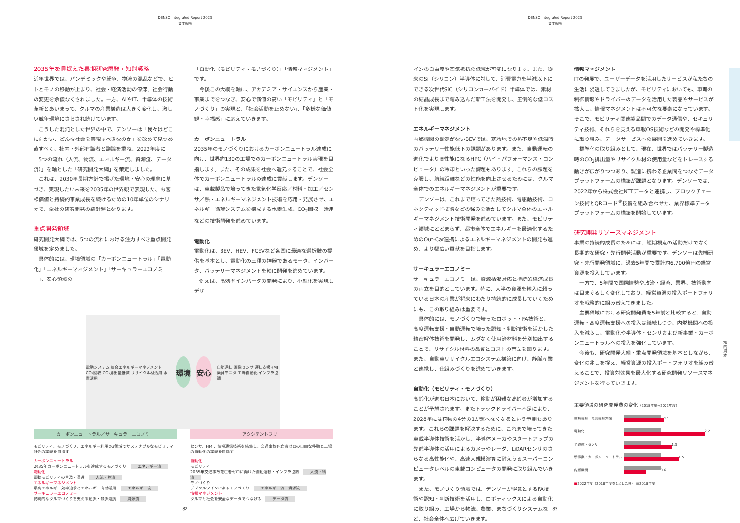DENSO Integrated Report 2023
資本戦略
2035年を見据えた長期研究開発・知財戦略
近年世界では、パンデミックや紛争、物流の混乱などで、ヒトとモノの移動が止まり、社会・経済活動の停滞、社会行動の変更を余儀なくされました。一方、AIやIT、半導体の技術革新とあいまって、クルマの産業構造は大きく変化し、激しい競争環境にさらされ続けています。
　こうした混沌とした世界の中で、デンソーは「我々はどこに向かい、どんな社会を実現すべきなのか」を改めて見つめ直すべく、社内・外部有識者と議論を重ね、2022年度に「5つの流れ（人流、物流、エネルギー流、資源流、データ流）」を軸とした「研究開発大綱」を策定しました。
　これは、2030年長期方針で掲げた環境・安心の理念に基づき、実現したい未来を2035年の世界観で表現した、お客様価値と持続的事業成長を続けるための10年単位のシナリオで、全社の研究開発の羅針盤となります。
重点開発領域
研究開発大綱では、5つの流れにおける注力すべき重点開発領域を定めました。
　具体的には、環境領域の「カーボンニュートラル」「電動化」「エネルギーマネジメント」「サーキュラーエコノミー」、安心領域の
「自動化（モビリティ・モノづくり）」「情報マネジメント」です。
　今後この大綱を軸に、アカデミア・サイエンスから産業・事業までをつなぎ、安心で価値の高い「モビリティ」と「モノづくり」の実現と、「社会活動を止めない」、「多様な価値観・幸福感」に応えていきます。
カーボンニュートラル
2035年のモノづくりにおけるカーボンニュートラル達成に向け、世界約130の工場でのカーボンニュートラル実現を目指します。また、その成果を社会へ還元することで、社会全体でカーボンニュートラルの達成に貢献します。デンソーは、車載製品で培ってきた電気化学反応／材料・加工／センサ／熱・エネルギーマネジメント技術を応用・発展させ、エネルギー循環システムを構成する水素生成、CO<sub>2</sub>回収・活用などの技術開発を進めています。
電動化
電動化は、BEV、HEV、FCEVなど各国に最適な選択肢の提供を基本とし、電動化の三種の神器であるモータ、インバータ、バッテリーマネジメントを軸に開発を進めています。
　例えば、高効率インバータの開発により、小型化を実現しデザ
電動システム 統合エネルギーマネジメント CO₂回収 CO₂排出量低減 リサイクル材活用 水素活用
環境 安心
自動運転 画像センサ 運転支援HMI 乗員モニタ 工場自動化 インフラ協調
カーボンニュートラル／サーキュラーエコノミー
モビリティ、モノづくり、エネルギー利用の3領域でサステナブルなモビリティ社会の実現を目指す
カーボンニュートラル
2035年カーボンニュートラルを達成するモノづくり エネルギー流
電動化
電動モビリティの普及・浸透 人流・物流
エネルギーマネジメント
最高エネルギー効率追求とエネルギー有効活用 エネルギー流
サーキュラーエコノミー
持続的なクルマづくりを支える動脈・静脈連携 資源流
アクシデントフリー
センサ、HMI、情報通信技術を結集し、交通事故死亡者ゼロの自由な移動と工場の自動化の実現を目指す
自動化
モビリティ
2035年交通事故死亡者ゼロに向けた自動運転・インフラ協調 人流・物流
モノづくり
デジタルツインによるモノづくり エネルギー流・資源流
情報マネジメント
クルマと社会を安全なデータでつなげる データ流
82
DENSO Integrated Report 2023
資本戦略
インの自由度や空気抵抗の低減が可能になります。また、従来のSi（シリコン）半導体に対して、消費電力を半減以下にできる次世代SiC（シリコンカーバイド）半導体では、素材の結晶成長まで踏み込んだ新工法を開発し、圧倒的な低コスト化を実現します。
エネルギーマネジメント
内燃機関の熱源がないBEVでは、寒冷地での熱不足や低温時のバッテリー性能低下の課題があります。また、自動運転の進化でより高性能になるHPC（ハイ・パフォーマンス・コンピュータ）の冷却といった課題もあります。これらの課題を克服し、航続距離などの性能を向上させるためには、クルマ全体でのエネルギーマネジメントが重要です。
　デンソーは、これまで培ってきた熱技術、電駆動技術、コネクティッド技術などの強みを活かしてクルマ全体のエネルギーマネジメント技術開発を進めています。また、モビリティ領域にとどまらず、都市全体でエネルギーを最適化するためのOut-Car連携によるエネルギーマネジメントの開発も進め、より幅広い貢献を目指します。
サーキュラーエコノミー
サーキュラーエコノミーは、資源枯渇対応と持続的経済成長の両立を目的としています。特に、大半の資源を輸入に頼っている日本の産業が将来にわたり持続的に成長していくためにも、この取り組みは重要です。
　具体的には、モノづくりで培ったロボット・FA技術と、高度運転支援・自動運転で培った認知・判断技術を活かした精密解体技術を開発し、ムダなく使用済材料を分別抽出することで、リサイクル材料の品質とコストの両立を図ります。また、自動車リサイクルエコシステム構築に向け、静脈産業と連携し、仕組みづくりを進めていきます。
自動化（モビリティ・モノづくり）
高齢化が進む日本において、移動が困難な高齢者が増加することが予想されます。またトラックドライバー不足により、2028年には荷物の4分の1が運べなくなるという予測もあります。これらの課題を解決するために、これまで培ってきた車載半導体技術を活かし、半導体メーカやスタートアップの先進半導体の活用によるカメラやレーダ、LiDARセンサのさらなる高性能化や、高速大規模演算に耐えうるスーパーコンピュータレベルの車載コンピュータの開発に取り組んでいきます。
　また、モノづくり領域では、デンソーが得意とするFA技術や認知・判断技術を活用し、ロボティックスによる自動化に取り組み、工場から物流、農業、まちづくりシステムなど、社会全体へ広げていきます。
情報マネジメント
ITの発展で、ユーザーデータを活用したサービスが私たちの生活に浸透してきましたが、モビリティにおいても、車両の制御情報やドライバーのデータを活用した製品やサービスが拡大し、情報マネジメントは不可欠な要素になっています。そこで、モビリティ関連製品間でのデータ通信や、セキュリティ技術、それらを支える車載OS技術などの開発や標準化に取り組み、データサービスへの展開を進めていきます。
　標準化の取り組みとして、現在、世界ではバッテリー製造時のCO<sub>2</sub>排出量やリサイクル材の使用量などをトレースする動きが広がりつつあり、製造に携わる企業間をつなぐデータプラットフォームの構築が課題となります。デンソーでは、2022年から株式会社NTTデータと連携し、ブロックチェーン技術とQRコード<sup>®</sup>技術を組み合わせた、業界標準データプラットフォームの構築を開始しています。
研究開発リソースマネジメント
事業の持続的成長のためには、短期視点の活動だけでなく、長期的な研究・先行開発活動が重要です。デンソーは先端研究・先行開発領域に、過去5年間で累計約6,700億円の経営資源を投入しています。
　一方で、5年間で国際情勢や政治・経済、業界、技術動向は目まぐるしく変化しており、経営資源の投入ポートフォリオを戦略的に組み替えてきました。
　主要領域における研究開発費を5年前と比較すると、自動運転・高度運転支援への投入は継続しつつ、内燃機関への投入を減らし、電動化や半導体・センサおよび新事業・カーボンニュートラルへの投入を強化しています。
　今後も、研究開発大綱・重点開発領域を基本としながら、変化の兆しを捉え、経営資源の投入ポートフォリオを組み替えることで、投資対効果を最大化する研究開発リソースマネジメントを行っていきます。
主要領域の研究開発費の変化（2018年度⇒2022年度）
自動運転・高度運転支援 1.1
電動化 2.2
半導体・センサ 1.3
新事業・カーボンニュートラル 1.5
内燃機関 0.6
■2022年度（2018年度を1とした時） ■2018年度
知的資本
83